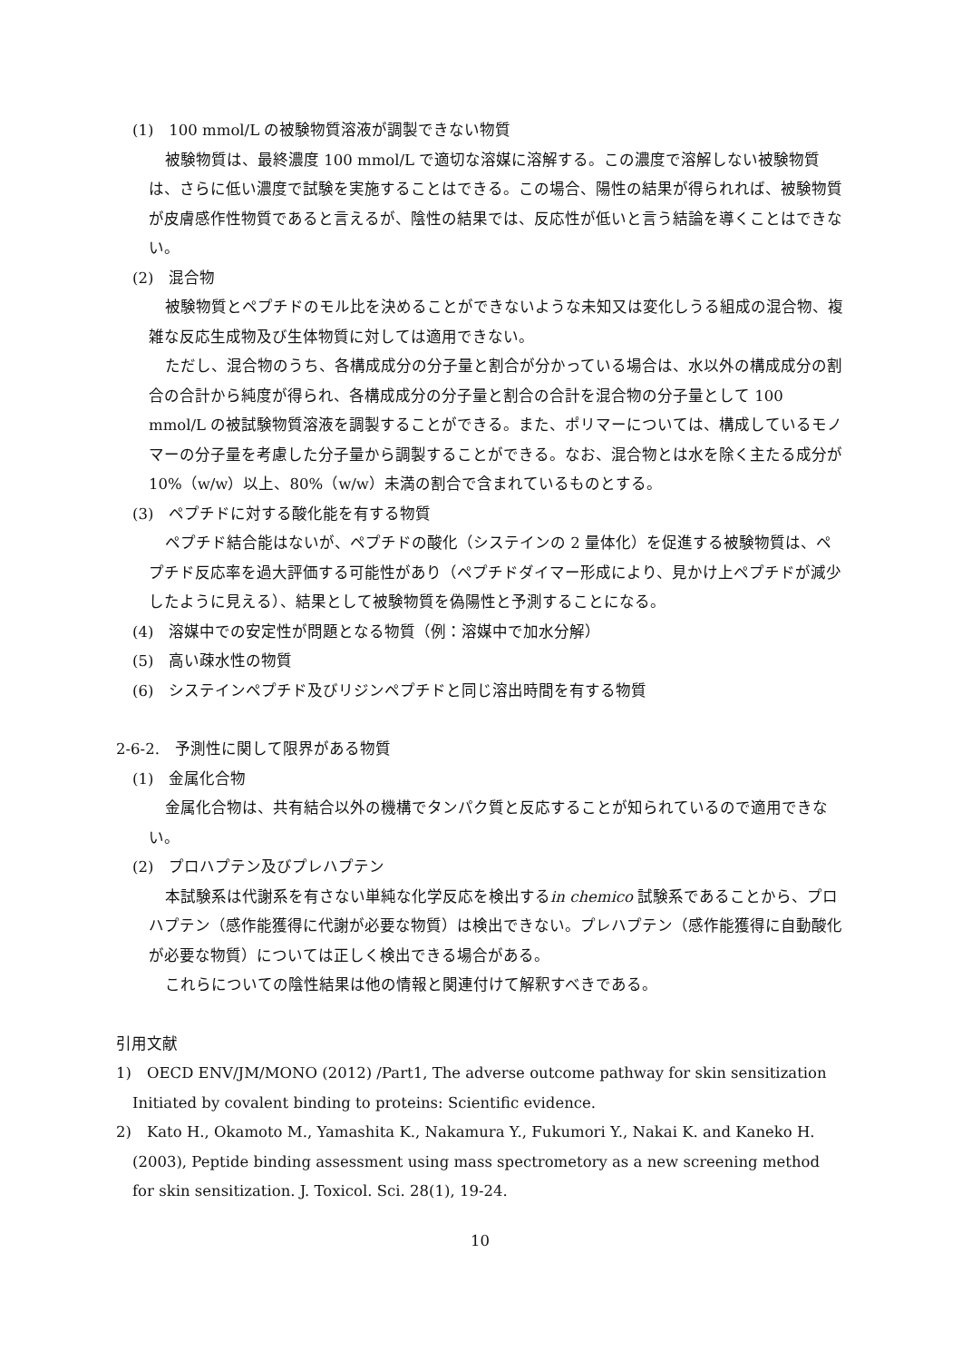(1)　100 mmol/L の被験物質溶液が調製できない物質
被験物質は、最終濃度 100 mmol/L で適切な溶媒に溶解する。この濃度で溶解しない被験物質は、さらに低い濃度で試験を実施することはできる。この場合、陽性の結果が得られれば、被験物質が皮膚感作性物質であると言えるが、陰性の結果では、反応性が低いと言う結論を導くことはできない。
(2)　混合物
被験物質とペプチドのモル比を決めることができないような未知又は変化しうる組成の混合物、複雑な反応生成物及び生体物質に対しては適用できない。
ただし、混合物のうち、各構成成分の分子量と割合が分かっている場合は、水以外の構成成分の割合の合計から純度が得られ、各構成成分の分子量と割合の合計を混合物の分子量として 100 mmol/L の被試験物質溶液を調製することができる。また、ポリマーについては、構成しているモノマーの分子量を考慮した分子量から調製することができる。なお、混合物とは水を除く主たる成分が 10%（w/w）以上、80%（w/w）未満の割合で含まれているものとする。
(3)　ペプチドに対する酸化能を有する物質
ペプチド結合能はないが、ペプチドの酸化（システインの 2 量体化）を促進する被験物質は、ペプチド反応率を過大評価する可能性があり（ペプチドダイマー形成により、見かけ上ペプチドが減少したように見える）、結果として被験物質を偽陽性と予測することになる。
(4)　溶媒中での安定性が問題となる物質（例：溶媒中で加水分解）
(5)　高い疎水性の物質
(6)　システインペプチド及びリジンペプチドと同じ溶出時間を有する物質
2-6-2.　予測性に関して限界がある物質
(1)　金属化合物
金属化合物は、共有結合以外の機構でタンパク質と反応することが知られているので適用できない。
(2)　プロハプテン及びプレハプテン
本試験系は代謝系を有さない単純な化学反応を検出するin chemico 試験系であることから、プロハプテン（感作能獲得に代謝が必要な物質）は検出できない。プレハプテン（感作能獲得に自動酸化が必要な物質）については正しく検出できる場合がある。
これらについての陰性結果は他の情報と関連付けて解釈すべきである。
引用文献
1)　OECD ENV/JM/MONO (2012) /Part1, The adverse outcome pathway for skin sensitization Initiated by covalent binding to proteins: Scientific evidence.
2)　Kato H., Okamoto M., Yamashita K., Nakamura Y., Fukumori Y., Nakai K. and Kaneko H. (2003), Peptide binding assessment using mass spectrometory as a new screening method for skin sensitization. J. Toxicol. Sci. 28(1), 19-24.
10